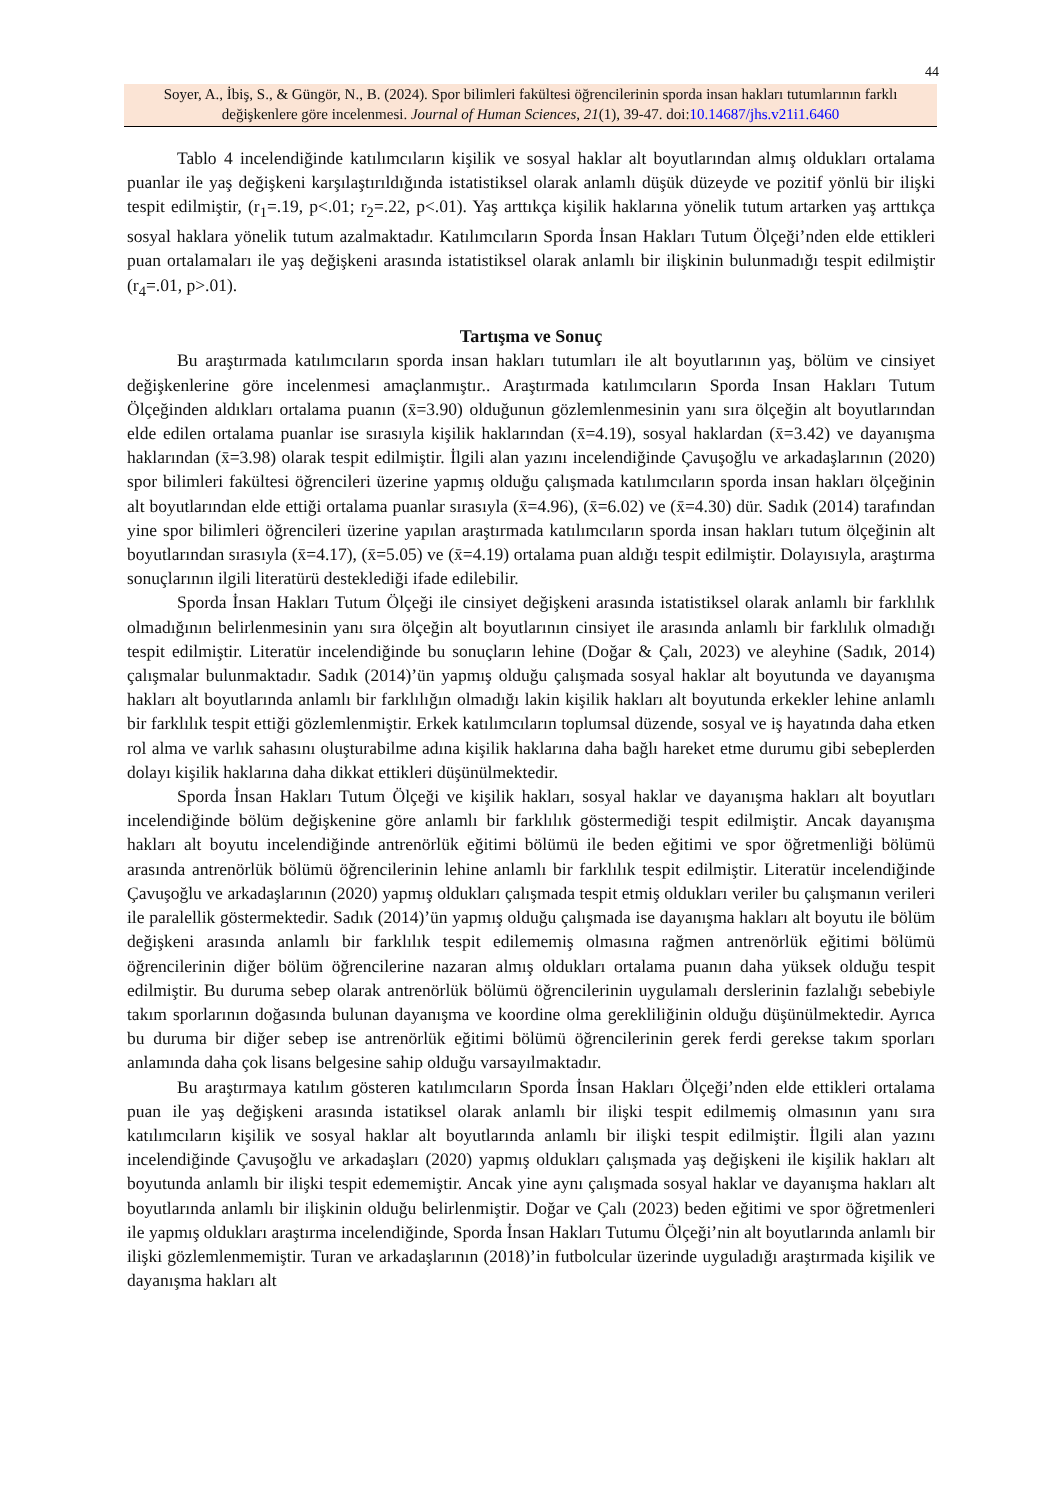44
Soyer, A., İbiş, S., & Güngör, N., B. (2024). Spor bilimleri fakültesi öğrencilerinin sporda insan hakları tutumlarının farklı değişkenlere göre incelenmesi. Journal of Human Sciences, 21(1), 39-47. doi:10.14687/jhs.v21i1.6460
Tablo 4 incelendiğinde katılımcıların kişilik ve sosyal haklar alt boyutlarından almış oldukları ortalama puanlar ile yaş değişkeni karşılaştırıldığında istatistiksel olarak anlamlı düşük düzeyde ve pozitif yönlü bir ilişki tespit edilmiştir, (r<sub>1</sub>=.19, p<.01; r<sub>2</sub>=.22, p<.01). Yaş arttıkça kişilik haklarına yönelik tutum artarken yaş arttıkça sosyal haklara yönelik tutum azalmaktadır. Katılımcıların Sporda İnsan Hakları Tutum Ölçeği’nden elde ettikleri puan ortalamaları ile yaş değişkeni arasında istatistiksel olarak anlamlı bir ilişkinin bulunmadığı tespit edilmiştir (r<sub>4</sub>=.01, p>.01).
Tartışma ve Sonuç
Bu araştırmada katılımcıların sporda insan hakları tutumları ile alt boyutlarının yaş, bölüm ve cinsiyet değişkenlerine göre incelenmesi amaçlanmıştır.. Araştırmada katılımcıların Sporda Insan Hakları Tutum Ölçeğinden aldıkları ortalama puanın (x̄=3.90) olduğunun gözlemlenmesinin yanı sıra ölçeğin alt boyutlarından elde edilen ortalama puanlar ise sırasıyla kişilik haklarından (x̄=4.19), sosyal haklardan (x̄=3.42) ve dayanışma haklarından (x̄=3.98) olarak tespit edilmiştir. İlgili alan yazını incelendiğinde Çavuşoğlu ve arkadaşlarının (2020) spor bilimleri fakültesi öğrencileri üzerine yapmış olduğu çalışmada katılımcıların sporda insan hakları ölçeğinin alt boyutlarından elde ettiği ortalama puanlar sırasıyla (x̄=4.96), (x̄=6.02) ve (x̄=4.30) dür. Sadık (2014) tarafından yine spor bilimleri öğrencileri üzerine yapılan araştırmada katılımcıların sporda insan hakları tutum ölçeğinin alt boyutlarından sırasıyla (x̄=4.17), (x̄=5.05) ve (x̄=4.19) ortalama puan aldığı tespit edilmiştir. Dolayısıyla, araştırma sonuçlarının ilgili literatürü desteklediği ifade edilebilir.
Sporda İnsan Hakları Tutum Ölçeği ile cinsiyet değişkeni arasında istatistiksel olarak anlamlı bir farklılık olmadığının belirlenmesinin yanı sıra ölçeğin alt boyutlarının cinsiyet ile arasında anlamlı bir farklılık olmadığı tespit edilmiştir. Literatür incelendiğinde bu sonuçların lehine (Doğar & Çalı, 2023) ve aleyhine (Sadık, 2014) çalışmalar bulunmaktadır. Sadık (2014)’ün yapmış olduğu çalışmada sosyal haklar alt boyutunda ve dayanışma hakları alt boyutlarında anlamlı bir farklılığın olmadığı lakin kişilik hakları alt boyutunda erkekler lehine anlamlı bir farklılık tespit ettiği gözlemlenmiştir. Erkek katılımcıların toplumsal düzende, sosyal ve iş hayatında daha etken rol alma ve varlık sahasını oluşturabilme adına kişilik haklarına daha bağlı hareket etme durumu gibi sebeplerden dolayı kişilik haklarına daha dikkat ettikleri düşünülmektedir.
Sporda İnsan Hakları Tutum Ölçeği ve kişilik hakları, sosyal haklar ve dayanışma hakları alt boyutları incelendiğinde bölüm değişkenine göre anlamlı bir farklılık göstermediği tespit edilmiştir. Ancak dayanışma hakları alt boyutu incelendiğinde antrenörlük eğitimi bölümü ile beden eğitimi ve spor öğretmenliği bölümü arasında antrenörlük bölümü öğrencilerinin lehine anlamlı bir farklılık tespit edilmiştir. Literatür incelendiğinde Çavuşoğlu ve arkadaşlarının (2020) yapmış oldukları çalışmada tespit etmiş oldukları veriler bu çalışmanın verileri ile paralellik göstermektedir. Sadık (2014)’ün yapmış olduğu çalışmada ise dayanışma hakları alt boyutu ile bölüm değişkeni arasında anlamlı bir farklılık tespit edilememiş olmasına rağmen antrenörlük eğitimi bölümü öğrencilerinin diğer bölüm öğrencilerine nazaran almış oldukları ortalama puanın daha yüksek olduğu tespit edilmiştir. Bu duruma sebep olarak antrenörlük bölümü öğrencilerinin uygulamalı derslerinin fazlalığı sebebiyle takım sporlarının doğasında bulunan dayanışma ve koordine olma gerekliliğinin olduğu düşünülmektedir. Ayrıca bu duruma bir diğer sebep ise antrenörlük eğitimi bölümü öğrencilerinin gerek ferdi gerekse takım sporları anlamında daha çok lisans belgesine sahip olduğu varsayılmaktadır.
Bu araştırmaya katılım gösteren katılımcıların Sporda İnsan Hakları Ölçeği’nden elde ettikleri ortalama puan ile yaş değişkeni arasında istatiksel olarak anlamlı bir ilişki tespit edilmemiş olmasının yanı sıra katılımcıların kişilik ve sosyal haklar alt boyutlarında anlamlı bir ilişki tespit edilmiştir. İlgili alan yazını incelendiğinde Çavuşoğlu ve arkadaşları (2020) yapmış oldukları çalışmada yaş değişkeni ile kişilik hakları alt boyutunda anlamlı bir ilişki tespit edememiştir. Ancak yine aynı çalışmada sosyal haklar ve dayanışma hakları alt boyutlarında anlamlı bir ilişkinin olduğu belirlenmiştir. Doğar ve Çalı (2023) beden eğitimi ve spor öğretmenleri ile yapmış oldukları araştırma incelendiğinde, Sporda İnsan Hakları Tutumu Ölçeği’nin alt boyutlarında anlamlı bir ilişki gözlemlenmemiştir. Turan ve arkadaşlarının (2018)’in futbolcular üzerinde uyguladığı araştırmada kişilik ve dayanışma hakları alt